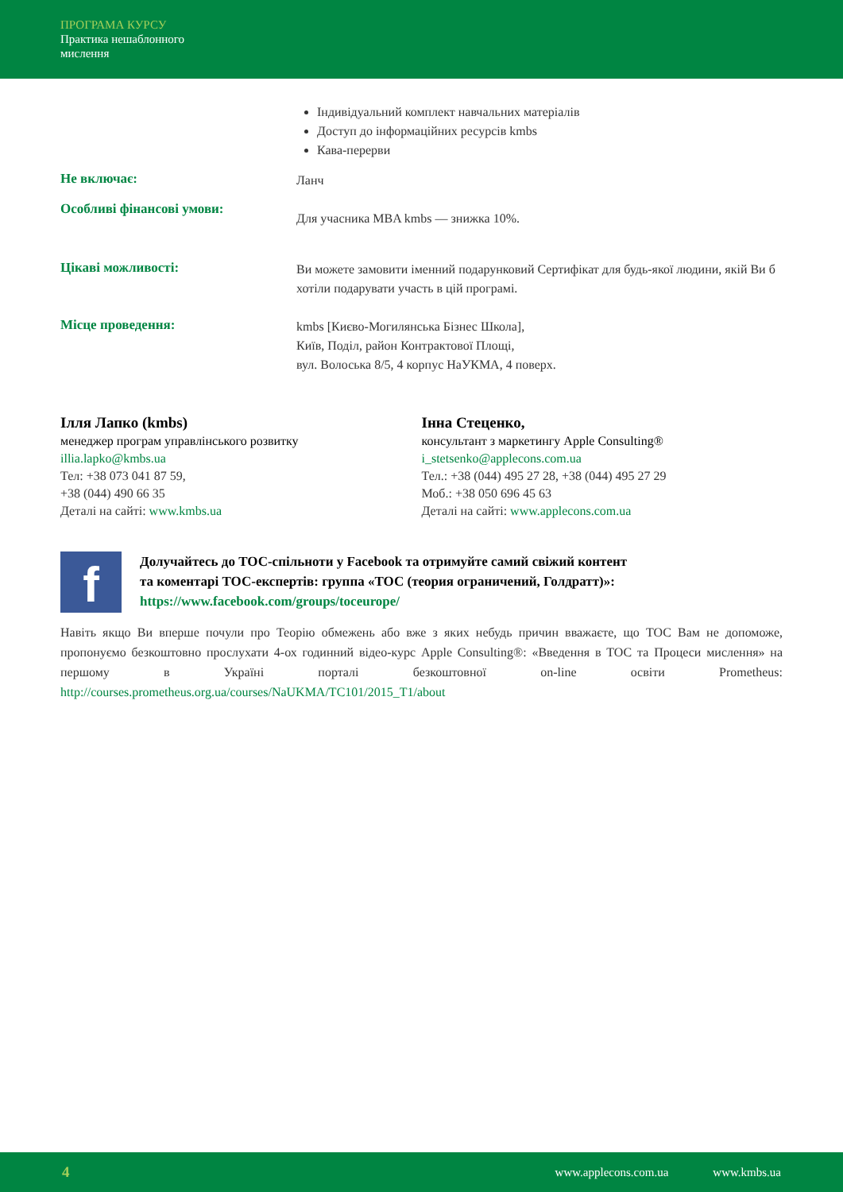ПРОГРАМА КУРСУ
Практика нешаблонного
мислення
Індивідуальний комплект навчальних матеріалів
Доступ до інформаційних ресурсів kmbs
Кава-перерви
Не включає:
Ланч
Особливі фінансові умови:
Для учасника MBA kmbs — знижка 10%.
Цікаві можливості:
Ви можете замовити іменний подарунковий Сертифікат для будь-якої людини, якій Ви б хотіли подарувати участь в цій програмі.
Місце проведення:
kmbs [Києво-Могилянська Бізнес Школа],
Київ, Поділ, район Контрактової Площі,
вул. Волоська 8/5, 4 корпус НаУКМА, 4 поверх.
Ілля Лапко (kmbs)
менеджер програм управлінського розвитку
illia.lapko@kmbs.ua
Тел: +38 073 041 87 59,
+38 (044) 490 66 35
Деталі на сайті: www.kmbs.ua
Інна Стеценко,
консультант з маркетингу Apple Consulting®
i_stetsenko@applecons.com.ua
Тел.: +38 (044) 495 27 28, +38 (044) 495 27 29
Моб.: +38 050 696 45 63
Деталі на сайті: www.applecons.com.ua
f
Долучайтесь до ТОС-спільноти у Facebook та отримуйте самий свіжий контент
та коментарі ТОС-експертів: группа «ТОС (теория ограничений, Голдратт)»:
https://www.facebook.com/groups/toceurope/
Навіть якщо Ви вперше почули про Теорію обмежень або вже з яких небудь причин вважаєте, що ТОС Вам не допоможе, пропонуємо безкоштовно прослухати 4-ох годинний відео-курс Apple Consulting®: «Введення в ТОС та Процеси мислення» на першому в Україні порталі безкоштовної on-line освіти Prometheus: http://courses.prometheus.org.ua/courses/NaUKMA/TC101/2015_T1/about
4 www.applecons.com.ua www.kmbs.ua